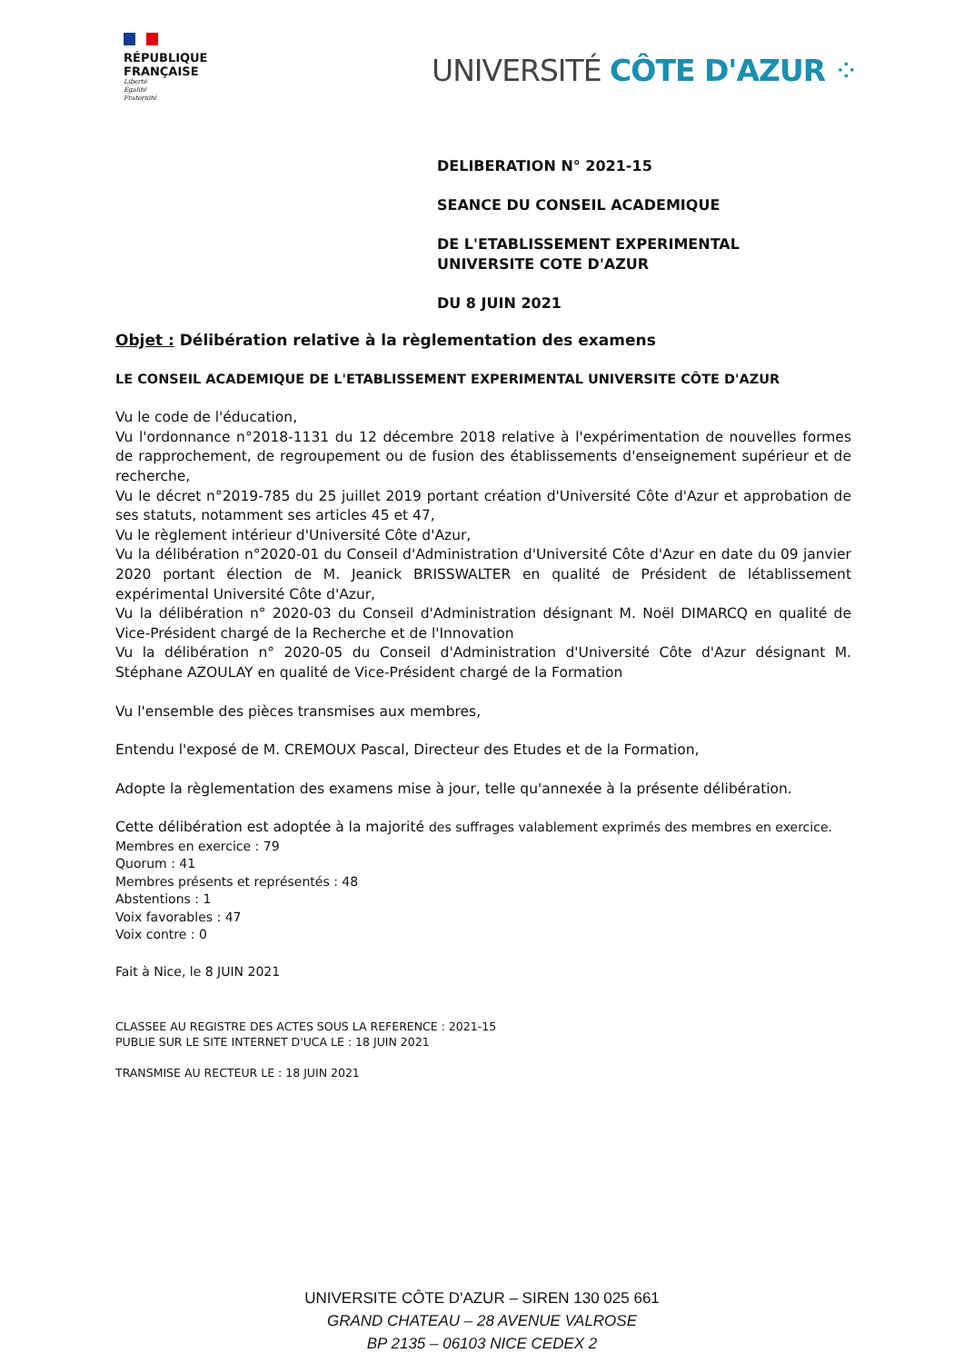RÉPUBLIQUE
FRANÇAISE
Liberté
Égalité
Fraternité
UNIVERSITÉ CÔTE D'AZUR ⁘
DELIBERATION N° 2021-15
SEANCE DU CONSEIL ACADEMIQUE
DE L'ETABLISSEMENT EXPERIMENTAL
UNIVERSITE COTE D'AZUR
DU 8 JUIN 2021
Objet : Délibération relative à la règlementation des examens
LE CONSEIL ACADEMIQUE DE L'ETABLISSEMENT EXPERIMENTAL UNIVERSITE CÔTE D'AZUR
Vu le code de l'éducation,
Vu l'ordonnance n°2018-1131 du 12 décembre 2018 relative à l'expérimentation de nouvelles formes de rapprochement, de regroupement ou de fusion des établissements d'enseignement supérieur et de recherche,
Vu le décret n°2019-785 du 25 juillet 2019 portant création d'Université Côte d'Azur et approbation de ses statuts, notamment ses articles 45 et 47,
Vu le règlement intérieur d'Université Côte d'Azur,
Vu la délibération n°2020-01 du Conseil d'Administration d'Université Côte d'Azur en date du 09 janvier 2020 portant élection de M. Jeanick BRISSWALTER en qualité de Président de létablissement expérimental Université Côte d'Azur,
Vu la délibération n° 2020-03 du Conseil d'Administration désignant M. Noël DIMARCQ en qualité de Vice-Président chargé de la Recherche et de l'Innovation
Vu la délibération n° 2020-05 du Conseil d'Administration d'Université Côte d'Azur désignant M. Stéphane AZOULAY en qualité de Vice-Président chargé de la Formation
Vu l'ensemble des pièces transmises aux membres,
Entendu l'exposé de M. CREMOUX Pascal, Directeur des Etudes et de la Formation,
Adopte la règlementation des examens mise à jour, telle qu'annexée à la présente délibération.
Cette délibération est adoptée à la majorité des suffrages valablement exprimés des membres en exercice.
Membres en exercice : 79
Quorum : 41
Membres présents et représentés : 48
Abstentions : 1
Voix favorables : 47
Voix contre : 0
Fait à Nice, le 8 JUIN 2021
CLASSEE AU REGISTRE DES ACTES SOUS LA REFERENCE : 2021-15
PUBLIE SUR LE SITE INTERNET D'UCA LE : 18 JUIN 2021
TRANSMISE AU RECTEUR LE : 18 JUIN 2021
UNIVERSITE CÔTE D'AZUR – SIREN 130 025 661
GRAND CHATEAU – 28 AVENUE VALROSE
BP 2135 – 06103 NICE CEDEX 2